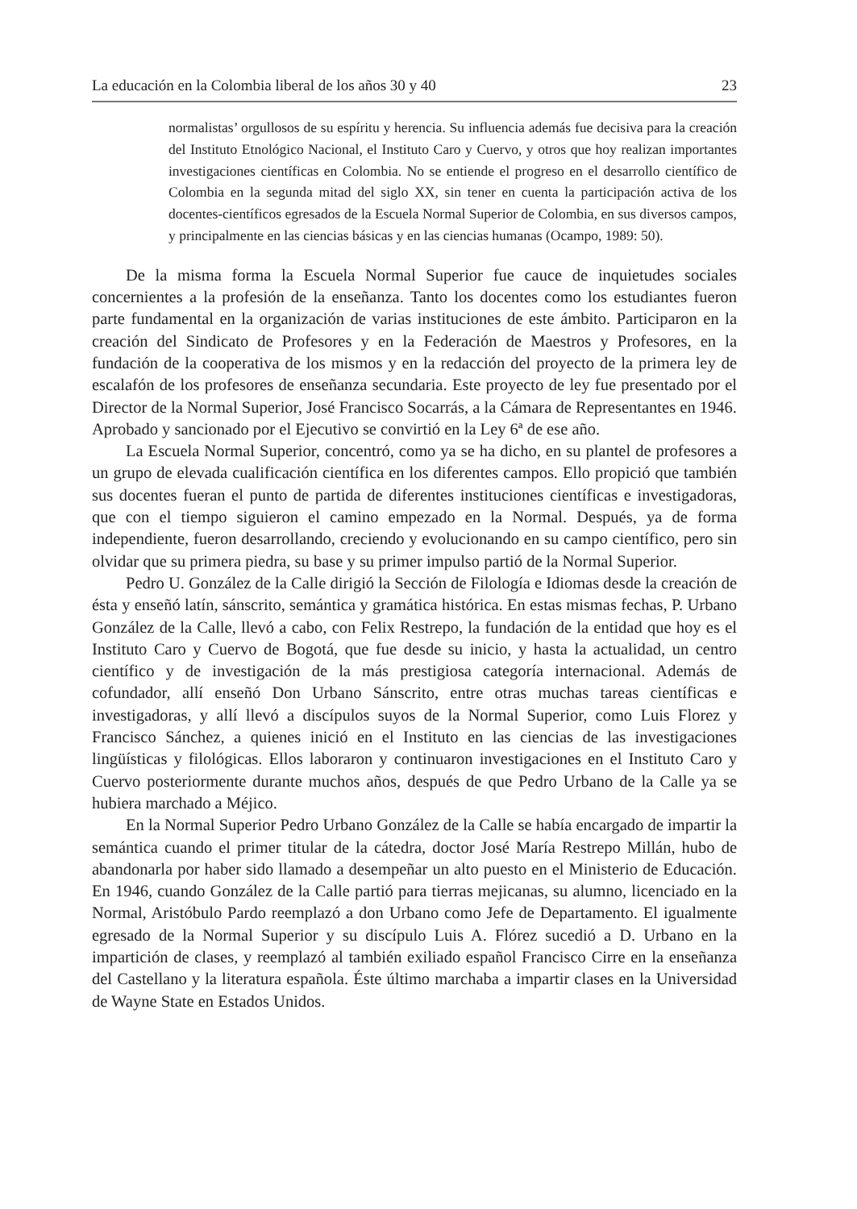La educación en la Colombia liberal de los años 30 y 40 23
normalistas’ orgullosos de su espíritu y herencia. Su influencia además fue decisiva para la creación del Instituto Etnológico Nacional, el Instituto Caro y Cuervo, y otros que hoy realizan importantes investigaciones científicas en Colombia. No se entiende el progreso en el desarrollo científico de Colombia en la segunda mitad del siglo XX, sin tener en cuenta la participación activa de los docentes-científicos egresados de la Escuela Normal Superior de Colombia, en sus diversos campos, y principalmente en las ciencias básicas y en las ciencias humanas (Ocampo, 1989: 50).
De la misma forma la Escuela Normal Superior fue cauce de inquietudes sociales concernientes a la profesión de la enseñanza. Tanto los docentes como los estudiantes fueron parte fundamental en la organización de varias instituciones de este ámbito. Participaron en la creación del Sindicato de Profesores y en la Federación de Maestros y Profesores, en la fundación de la cooperativa de los mismos y en la redacción del proyecto de la primera ley de escalafón de los profesores de enseñanza secundaria. Este proyecto de ley fue presentado por el Director de la Normal Superior, José Francisco Socarrás, a la Cámara de Representantes en 1946. Aprobado y sancionado por el Ejecutivo se convirtió en la Ley 6ª de ese año.
La Escuela Normal Superior, concentró, como ya se ha dicho, en su plantel de profesores a un grupo de elevada cualificación científica en los diferentes campos. Ello propició que también sus docentes fueran el punto de partida de diferentes instituciones científicas e investigadoras, que con el tiempo siguieron el camino empezado en la Normal. Después, ya de forma independiente, fueron desarrollando, creciendo y evolucionando en su campo científico, pero sin olvidar que su primera piedra, su base y su primer impulso partió de la Normal Superior.
Pedro U. González de la Calle dirigió la Sección de Filología e Idiomas desde la creación de ésta y enseñó latín, sánscrito, semántica y gramática histórica. En estas mismas fechas, P. Urbano González de la Calle, llevó a cabo, con Felix Restrepo, la fundación de la entidad que hoy es el Instituto Caro y Cuervo de Bogotá, que fue desde su inicio, y hasta la actualidad, un centro científico y de investigación de la más prestigiosa categoría internacional. Además de cofundador, allí enseñó Don Urbano Sánscrito, entre otras muchas tareas científicas e investigadoras, y allí llevó a discípulos suyos de la Normal Superior, como Luis Florez y Francisco Sánchez, a quienes inició en el Instituto en las ciencias de las investigaciones lingüísticas y filológicas. Ellos laboraron y continuaron investigaciones en el Instituto Caro y Cuervo posteriormente durante muchos años, después de que Pedro Urbano de la Calle ya se hubiera marchado a Méjico.
En la Normal Superior Pedro Urbano González de la Calle se había encargado de impartir la semántica cuando el primer titular de la cátedra, doctor José María Restrepo Millán, hubo de abandonarla por haber sido llamado a desempeñar un alto puesto en el Ministerio de Educación. En 1946, cuando González de la Calle partió para tierras mejicanas, su alumno, licenciado en la Normal, Aristóbulo Pardo reemplazó a don Urbano como Jefe de Departamento. El igualmente egresado de la Normal Superior y su discípulo Luis A. Flórez sucedió a D. Urbano en la impartición de clases, y reemplazó al también exiliado español Francisco Cirre en la enseñanza del Castellano y la literatura española. Éste último marchaba a impartir clases en la Universidad de Wayne State en Estados Unidos.